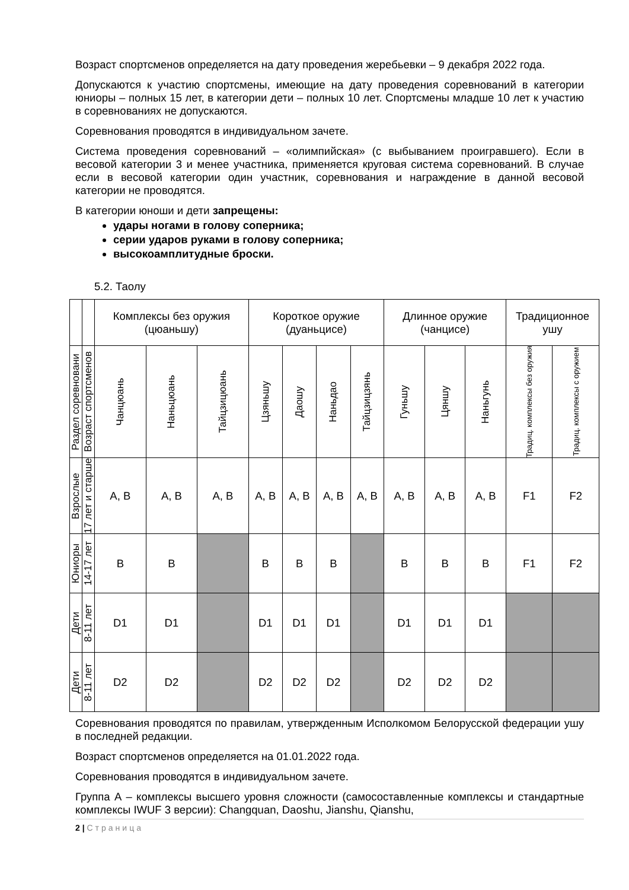Возраст спортсменов определяется на дату проведения жеребьевки – 9 декабря 2022 года.
Допускаются к участию спортсмены, имеющие на дату проведения соревнований в категории юниоры – полных 15 лет, в категории дети – полных 10 лет. Спортсмены младше 10 лет к участию в соревнованиях не допускаются.
Соревнования проводятся в индивидуальном зачете.
Система проведения соревнований – «олимпийская» (с выбыванием проигравшего). Если в весовой категории 3 и менее участника, применяется круговая система соревнований. В случае если в весовой категории один участник, соревнования и награждение в данной весовой категории не проводятся.
В категории юноши и дети запрещены:
удары ногами в голову соперника;
серии ударов руками в голову соперника;
высокоамплитудные броски.
5.2. Таолу
| | | Комплексы без оружия (цюаньшу) | | | Короткое оружие (дуаньцисе) | | | | Длинное оружие (чанцисе) | | | Традиционное ушу | |
| Раздел соревновани | Возраст спортсменов | Чанцюань | Наньцюань | Тайцзицюань | Цзяньшу | Даошу | Наньдао | Тайцзицзянь | Гуньшу | Цяншу | Наньгунь | Традиц. комплексы без оружия | Традиц. комплексы с оружием |
| Взрослые | 17 лет и старше | A, B | A, B | A, B | A, B | A, B | A, B | A, B | A, B | A, B | A, B | F1 | F2 |
| Юниоры | 14-17 лет | B | B | | B | B | B | | B | B | B | F1 | F2 |
| Дети | 8-11 лет | D1 | D1 | | D1 | D1 | D1 | | D1 | D1 | D1 | | |
| Дети | 8-11 лет | D2 | D2 | | D2 | D2 | D2 | | D2 | D2 | D2 | | |
Соревнования проводятся по правилам, утвержденным Исполкомом Белорусской федерации ушу в последней редакции.
Возраст спортсменов определяется на 01.01.2022 года.
Соревнования проводятся в индивидуальном зачете.
Группа А – комплексы высшего уровня сложности (самосоставленные комплексы и стандартные комплексы IWUF 3 версии): Changquan, Daoshu, Jianshu, Qianshu,
2 | Страница